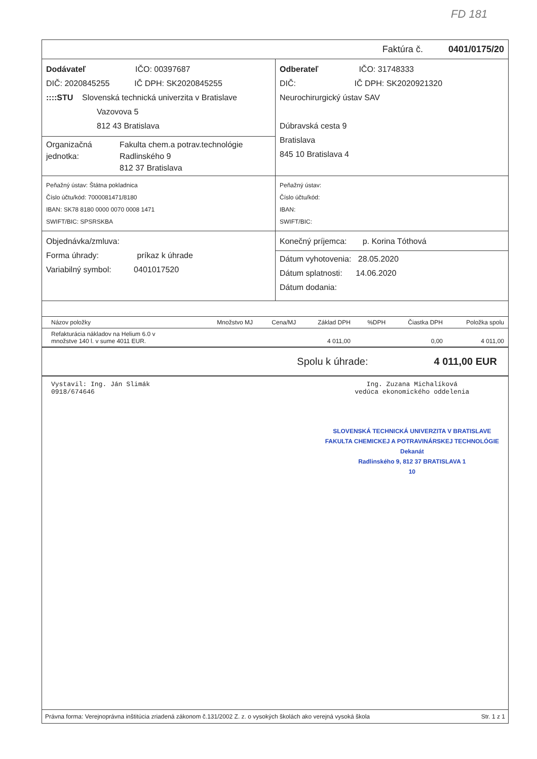FD 181
Faktúra č. 0401/0175/20
Dodávateľ IČO: 00397687
DIČ: 2020845255 IČ DPH: SK2020845255
::::STU Slovenská technická univerzita v Bratislave
Vazovova 5
812 43 Bratislava
Organizačná jednotka:
Fakulta chem.a potrav.technológie
Radlinského 9
812 37 Bratislava
Odberateľ IČO: 31748333
DIČ: IČ DPH: SK2020921320
Neurochirurgický ústav SAV
Dúbravská cesta 9
Bratislava
845 10 Bratislava 4
Peňažný ústav: Štátna pokladnica
Číslo účtu/kód: 7000081471/8180
IBAN: SK78 8180 0000 0070 0008 1471
SWIFT/BIC: SPSRSKBA
Peňažný ústav:
Číslo účtu/kód:
IBAN:
SWIFT/BIC:
Objednávka/zmluva:
Forma úhrady: príkaz k úhrade
Variabilný symbol: 0401017520
Konečný príjemca: p. Korina Tóthová
Dátum vyhotovenia: 28.05.2020
Dátum splatnosti: 14.06.2020
Dátum dodania:
| Názov položky | Množstvo MJ | Cena/MJ | Základ DPH | %DPH | Čiastka DPH | Položka spolu |
| --- | --- | --- | --- | --- | --- | --- |
| Refakturácia nákladov na Helium 6.0 v množstve 140 l. v sume 4011 EUR. | | | 4 011,00 | | 0,00 | 4 011,00 |
Spolu k úhrade: 4 011,00 EUR
Vystavil: Ing. Ján Slimák
0918/674646
Ing. Zuzana Michalíková
vedúca ekonomického oddelenia
SLOVENSKÁ TECHNICKÁ UNIVERZITA V BRATISLAVE
FAKULTA CHEMICKEJ A POTRAVINÁRSKEJ TECHNOLÓGIE
Dekanát
Radlinského 9, 812 37 BRATISLAVA 1
10
Právna forma: Verejnoprávna inštitúcia zriadená zákonom č.131/2002 Z. z. o vysokých školách ako verejná vysoká škola Str. 1 z 1